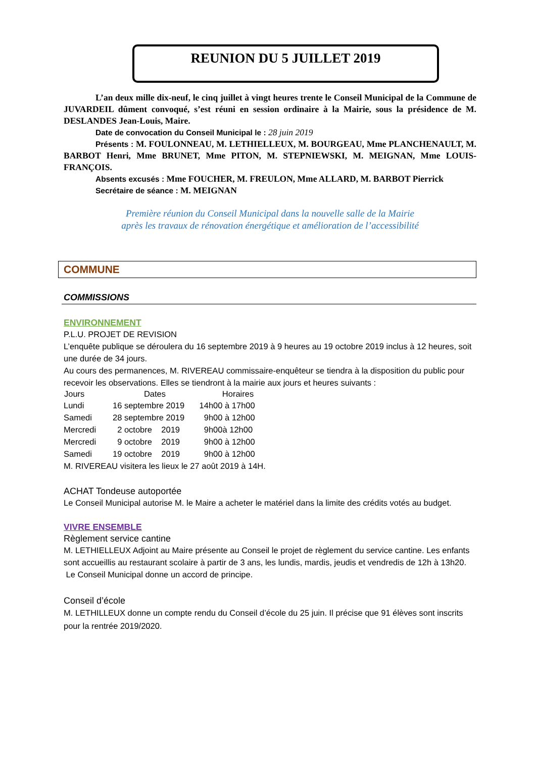REUNION DU 5 JUILLET 2019
L’an deux mille dix-neuf, le cinq juillet à vingt heures trente le Conseil Municipal de la Commune de JUVARDEIL dûment convoqué, s’est réuni en session ordinaire à la Mairie, sous la présidence de M. DESLANDES Jean-Louis, Maire.
Date de convocation du Conseil Municipal le : 28 juin 2019
Présents : M. FOULONNEAU, M. LETHIELLEUX, M. BOURGEAU, Mme PLANCHENAULT, M. BARBOT Henri, Mme BRUNET, Mme PITON, M. STEPNIEWSKI, M. MEIGNAN, Mme LOUIS-FRANÇOIS.
Absents excusés : Mme FOUCHER, M. FREULON, Mme ALLARD, M. BARBOT Pierrick
Secrétaire de séance : M. MEIGNAN
Première réunion du Conseil Municipal dans la nouvelle salle de la Mairie
après les travaux de rénovation énergétique et amélioration de l’accessibilité
COMMUNE
COMMISSIONS
ENVIRONNEMENT
P.L.U. PROJET DE REVISION
L’enquête publique se déroulera du 16 septembre 2019 à 9 heures au 19 octobre 2019 inclus à 12 heures, soit une durée de 34 jours.
Au cours des permanences, M. RIVEREAU commissaire-enquêteur se tiendra à la disposition du public pour recevoir les observations. Elles se tiendront à la mairie aux jours et heures suivants :
| Jours | Dates | Horaires |
| --- | --- | --- |
| Lundi | 16 septembre 2019 | 14h00 à 17h00 |
| Samedi | 28 septembre 2019 | 9h00 à 12h00 |
| Mercredi | 2 octobre 2019 | 9h00à 12h00 |
| Mercredi | 9 octobre 2019 | 9h00 à 12h00 |
| Samedi | 19 octobre 2019 | 9h00 à 12h00 |
M. RIVEREAU visitera les lieux le 27 août 2019 à 14H.
ACHAT Tondeuse autoportée
Le Conseil Municipal autorise M. le Maire a acheter le matériel dans la limite des crédits votés au budget.
VIVRE ENSEMBLE
Règlement service cantine
M. LETHIELLEUX Adjoint au Maire présente au Conseil le projet de règlement du service cantine. Les enfants sont accueillis au restaurant scolaire à partir de 3 ans, les lundis, mardis, jeudis et vendredis de 12h à 13h20.
Le Conseil Municipal donne un accord de principe.
Conseil d’école
M. LETHILLEUX donne un compte rendu du Conseil d’école du 25 juin. Il précise que 91 élèves sont inscrits pour la rentrée 2019/2020.